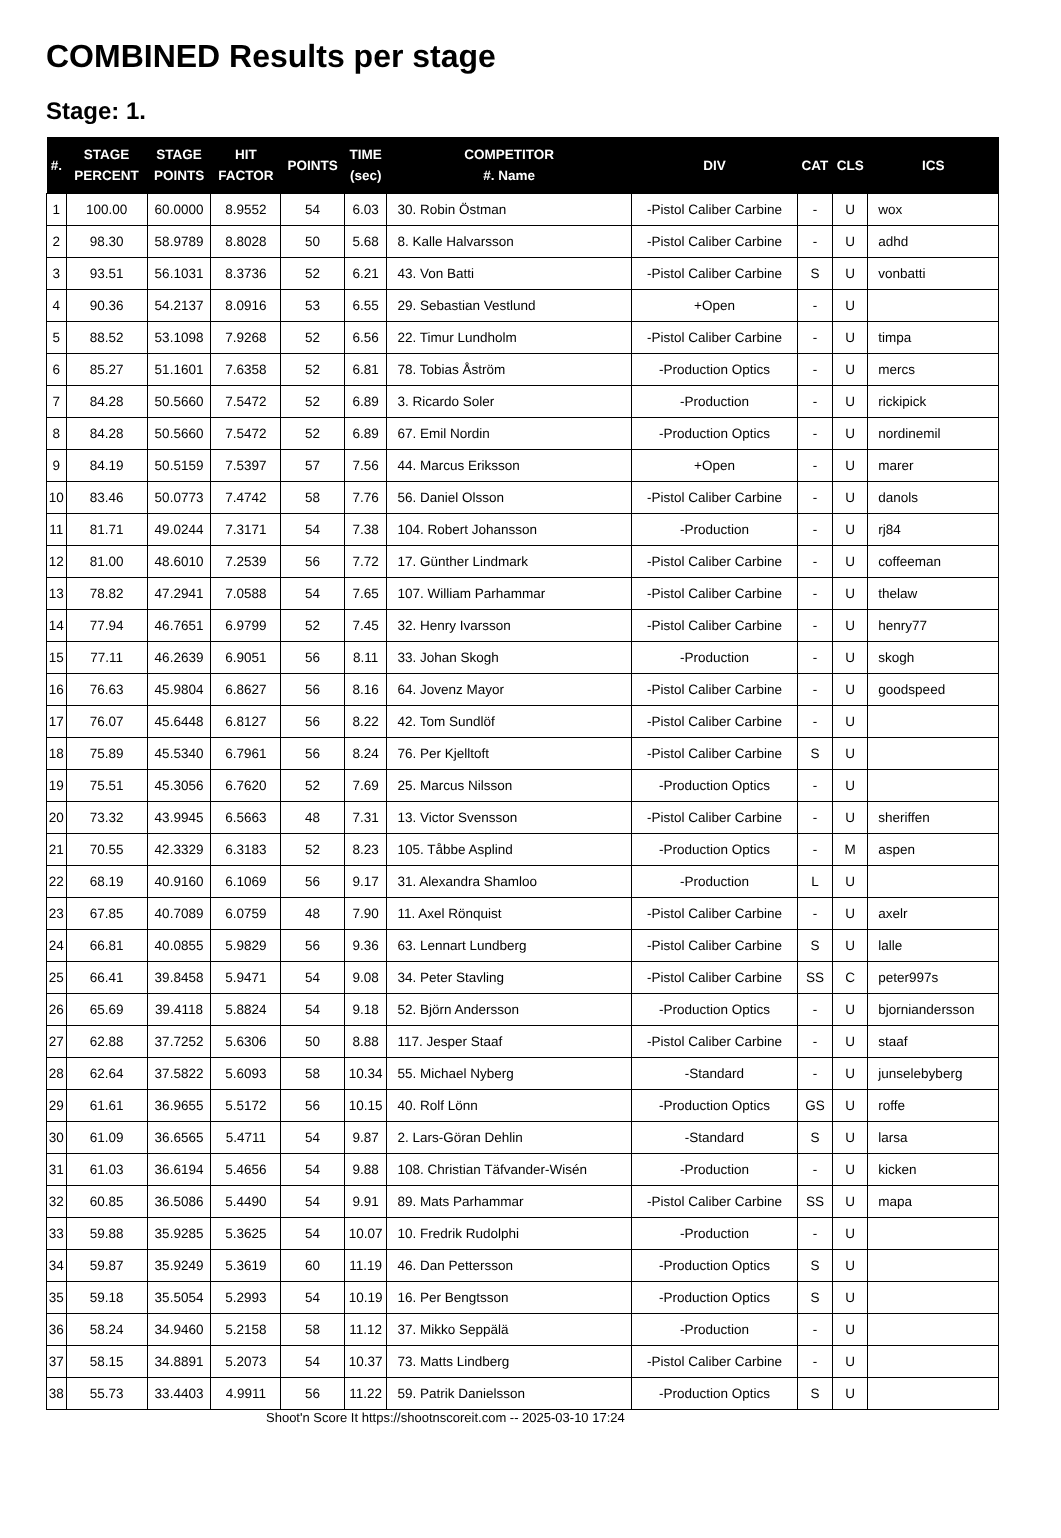COMBINED Results per stage
Stage: 1.
| #. | STAGE PERCENT | STAGE POINTS | HIT FACTOR | POINTS | TIME (sec) | COMPETITOR #. Name | DIV | CAT | CLS | ICS |
| --- | --- | --- | --- | --- | --- | --- | --- | --- | --- | --- |
| 1 | 100.00 | 60.0000 | 8.9552 | 54 | 6.03 | 30. Robin Östman | -Pistol Caliber Carbine | - | U | wox |
| 2 | 98.30 | 58.9789 | 8.8028 | 50 | 5.68 | 8. Kalle Halvarsson | -Pistol Caliber Carbine | - | U | adhd |
| 3 | 93.51 | 56.1031 | 8.3736 | 52 | 6.21 | 43. Von Batti | -Pistol Caliber Carbine | S | U | vonbatti |
| 4 | 90.36 | 54.2137 | 8.0916 | 53 | 6.55 | 29. Sebastian Vestlund | +Open | - | U | |
| 5 | 88.52 | 53.1098 | 7.9268 | 52 | 6.56 | 22. Timur Lundholm | -Pistol Caliber Carbine | - | U | timpa |
| 6 | 85.27 | 51.1601 | 7.6358 | 52 | 6.81 | 78. Tobias Åström | -Production Optics | - | U | mercs |
| 7 | 84.28 | 50.5660 | 7.5472 | 52 | 6.89 | 3. Ricardo Soler | -Production | - | U | rickipick |
| 8 | 84.28 | 50.5660 | 7.5472 | 52 | 6.89 | 67. Emil Nordin | -Production Optics | - | U | nordinemil |
| 9 | 84.19 | 50.5159 | 7.5397 | 57 | 7.56 | 44. Marcus Eriksson | +Open | - | U | marer |
| 10 | 83.46 | 50.0773 | 7.4742 | 58 | 7.76 | 56. Daniel Olsson | -Pistol Caliber Carbine | - | U | danols |
| 11 | 81.71 | 49.0244 | 7.3171 | 54 | 7.38 | 104. Robert Johansson | -Production | - | U | rj84 |
| 12 | 81.00 | 48.6010 | 7.2539 | 56 | 7.72 | 17. Günther Lindmark | -Pistol Caliber Carbine | - | U | coffeeman |
| 13 | 78.82 | 47.2941 | 7.0588 | 54 | 7.65 | 107. William Parhammar | -Pistol Caliber Carbine | - | U | thelaw |
| 14 | 77.94 | 46.7651 | 6.9799 | 52 | 7.45 | 32. Henry Ivarsson | -Pistol Caliber Carbine | - | U | henry77 |
| 15 | 77.11 | 46.2639 | 6.9051 | 56 | 8.11 | 33. Johan Skogh | -Production | - | U | skogh |
| 16 | 76.63 | 45.9804 | 6.8627 | 56 | 8.16 | 64. Jovenz Mayor | -Pistol Caliber Carbine | - | U | goodspeed |
| 17 | 76.07 | 45.6448 | 6.8127 | 56 | 8.22 | 42. Tom Sundlöf | -Pistol Caliber Carbine | - | U | |
| 18 | 75.89 | 45.5340 | 6.7961 | 56 | 8.24 | 76. Per Kjelltoft | -Pistol Caliber Carbine | S | U | |
| 19 | 75.51 | 45.3056 | 6.7620 | 52 | 7.69 | 25. Marcus Nilsson | -Production Optics | - | U | |
| 20 | 73.32 | 43.9945 | 6.5663 | 48 | 7.31 | 13. Victor Svensson | -Pistol Caliber Carbine | - | U | sheriffen |
| 21 | 70.55 | 42.3329 | 6.3183 | 52 | 8.23 | 105. Tåbbe Asplind | -Production Optics | - | M | aspen |
| 22 | 68.19 | 40.9160 | 6.1069 | 56 | 9.17 | 31. Alexandra Shamloo | -Production | L | U | |
| 23 | 67.85 | 40.7089 | 6.0759 | 48 | 7.90 | 11. Axel Rönquist | -Pistol Caliber Carbine | - | U | axelr |
| 24 | 66.81 | 40.0855 | 5.9829 | 56 | 9.36 | 63. Lennart Lundberg | -Pistol Caliber Carbine | S | U | lalle |
| 25 | 66.41 | 39.8458 | 5.9471 | 54 | 9.08 | 34. Peter Stavling | -Pistol Caliber Carbine | SS | C | peter997s |
| 26 | 65.69 | 39.4118 | 5.8824 | 54 | 9.18 | 52. Björn Andersson | -Production Optics | - | U | bjorniandersson |
| 27 | 62.88 | 37.7252 | 5.6306 | 50 | 8.88 | 117. Jesper Staaf | -Pistol Caliber Carbine | - | U | staaf |
| 28 | 62.64 | 37.5822 | 5.6093 | 58 | 10.34 | 55. Michael Nyberg | -Standard | - | U | junselebyberg |
| 29 | 61.61 | 36.9655 | 5.5172 | 56 | 10.15 | 40. Rolf Lönn | -Production Optics | GS | U | roffe |
| 30 | 61.09 | 36.6565 | 5.4711 | 54 | 9.87 | 2. Lars-Göran Dehlin | -Standard | S | U | larsa |
| 31 | 61.03 | 36.6194 | 5.4656 | 54 | 9.88 | 108. Christian Täfvander-Wisén | -Production | - | U | kicken |
| 32 | 60.85 | 36.5086 | 5.4490 | 54 | 9.91 | 89. Mats Parhammar | -Pistol Caliber Carbine | SS | U | mapa |
| 33 | 59.88 | 35.9285 | 5.3625 | 54 | 10.07 | 10. Fredrik Rudolphi | -Production | - | U | |
| 34 | 59.87 | 35.9249 | 5.3619 | 60 | 11.19 | 46. Dan Pettersson | -Production Optics | S | U | |
| 35 | 59.18 | 35.5054 | 5.2993 | 54 | 10.19 | 16. Per Bengtsson | -Production Optics | S | U | |
| 36 | 58.24 | 34.9460 | 5.2158 | 58 | 11.12 | 37. Mikko Seppälä | -Production | - | U | |
| 37 | 58.15 | 34.8891 | 5.2073 | 54 | 10.37 | 73. Matts Lindberg | -Pistol Caliber Carbine | - | U | |
| 38 | 55.73 | 33.4403 | 4.9911 | 56 | 11.22 | 59. Patrik Danielsson | -Production Optics | S | U | |
Shoot'n Score It https://shootnscoreit.com -- 2025-03-10 17:24